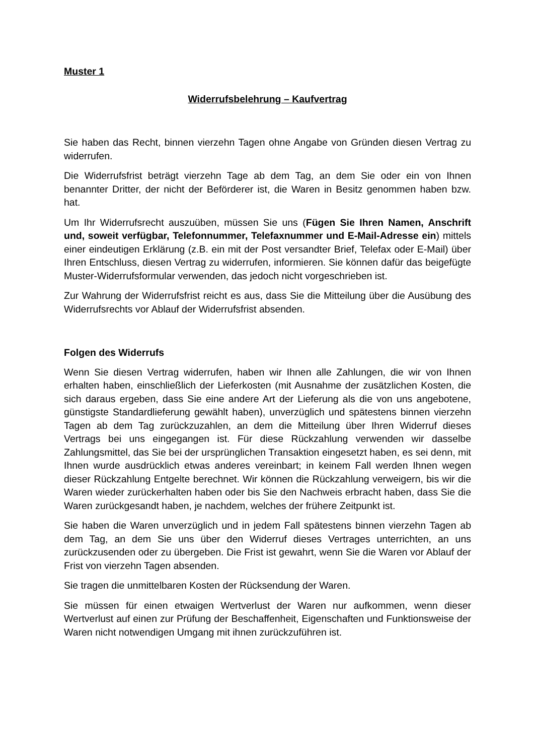Muster 1
Widerrufsbelehrung – Kaufvertrag
Sie haben das Recht, binnen vierzehn Tagen ohne Angabe von Gründen diesen Vertrag zu widerrufen.
Die Widerrufsfrist beträgt vierzehn Tage ab dem Tag, an dem Sie oder ein von Ihnen benannter Dritter, der nicht der Beförderer ist, die Waren in Besitz genommen haben bzw. hat.
Um Ihr Widerrufsrecht auszuüben, müssen Sie uns (Fügen Sie Ihren Namen, Anschrift und, soweit verfügbar, Telefonnummer, Telefaxnummer und E-Mail-Adresse ein) mittels einer eindeutigen Erklärung (z.B. ein mit der Post versandter Brief, Telefax oder E-Mail) über Ihren Entschluss, diesen Vertrag zu widerrufen, informieren. Sie können dafür das beigefügte Muster-Widerrufsformular verwenden, das jedoch nicht vorgeschrieben ist.
Zur Wahrung der Widerrufsfrist reicht es aus, dass Sie die Mitteilung über die Ausübung des Widerrufsrechts vor Ablauf der Widerrufsfrist absenden.
Folgen des Widerrufs
Wenn Sie diesen Vertrag widerrufen, haben wir Ihnen alle Zahlungen, die wir von Ihnen erhalten haben, einschließlich der Lieferkosten (mit Ausnahme der zusätzlichen Kosten, die sich daraus ergeben, dass Sie eine andere Art der Lieferung als die von uns angebotene, günstigste Standardlieferung gewählt haben), unverzüglich und spätestens binnen vierzehn Tagen ab dem Tag zurückzuzahlen, an dem die Mitteilung über Ihren Widerruf dieses Vertrags bei uns eingegangen ist. Für diese Rückzahlung verwenden wir dasselbe Zahlungsmittel, das Sie bei der ursprünglichen Transaktion eingesetzt haben, es sei denn, mit Ihnen wurde ausdrücklich etwas anderes vereinbart; in keinem Fall werden Ihnen wegen dieser Rückzahlung Entgelte berechnet. Wir können die Rückzahlung verweigern, bis wir die Waren wieder zurückerhalten haben oder bis Sie den Nachweis erbracht haben, dass Sie die Waren zurückgesandt haben, je nachdem, welches der frühere Zeitpunkt ist.
Sie haben die Waren unverzüglich und in jedem Fall spätestens binnen vierzehn Tagen ab dem Tag, an dem Sie uns über den Widerruf dieses Vertrages unterrichten, an uns zurückzusenden oder zu übergeben. Die Frist ist gewahrt, wenn Sie die Waren vor Ablauf der Frist von vierzehn Tagen absenden.
Sie tragen die unmittelbaren Kosten der Rücksendung der Waren.
Sie müssen für einen etwaigen Wertverlust der Waren nur aufkommen, wenn dieser Wertverlust auf einen zur Prüfung der Beschaffenheit, Eigenschaften und Funktionsweise der Waren nicht notwendigen Umgang mit ihnen zurückzuführen ist.